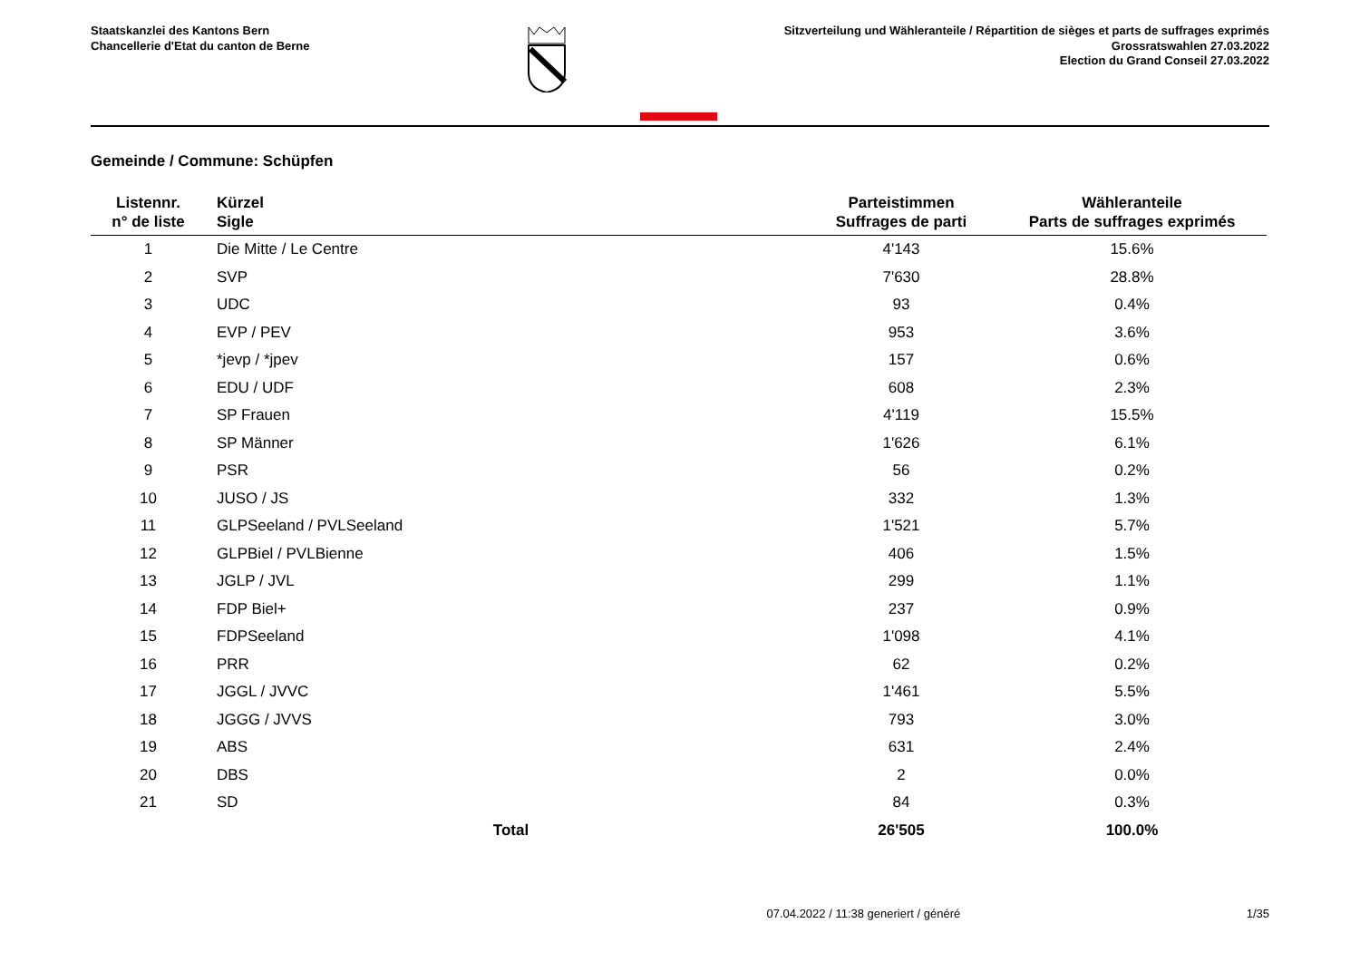Staatskanzlei des Kantons Bern
Chancellerie d'Etat du canton de Berne
Sitzverteilung und Wähleranteile / Répartition de sièges et parts de suffrages exprimés
Grossratswahlen 27.03.2022
Election du Grand Conseil 27.03.2022
Gemeinde / Commune: Schüpfen
| Listennr. n° de liste | Kürzel Sigle | Parteistimmen Suffrages de parti | Wähleranteile Parts de suffrages exprimés |
| --- | --- | --- | --- |
| 1 | Die Mitte / Le Centre | 4'143 | 15.6% |
| 2 | SVP | 7'630 | 28.8% |
| 3 | UDC | 93 | 0.4% |
| 4 | EVP / PEV | 953 | 3.6% |
| 5 | *jevp / *jpev | 157 | 0.6% |
| 6 | EDU / UDF | 608 | 2.3% |
| 7 | SP Frauen | 4'119 | 15.5% |
| 8 | SP Männer | 1'626 | 6.1% |
| 9 | PSR | 56 | 0.2% |
| 10 | JUSO / JS | 332 | 1.3% |
| 11 | GLPSeeland / PVLSeeland | 1'521 | 5.7% |
| 12 | GLPBiel / PVLBienne | 406 | 1.5% |
| 13 | JGLP / JVL | 299 | 1.1% |
| 14 | FDP Biel+ | 237 | 0.9% |
| 15 | FDPSeeland | 1'098 | 4.1% |
| 16 | PRR | 62 | 0.2% |
| 17 | JGGL / JVVC | 1'461 | 5.5% |
| 18 | JGGG / JVVS | 793 | 3.0% |
| 19 | ABS | 631 | 2.4% |
| 20 | DBS | 2 | 0.0% |
| 21 | SD | 84 | 0.3% |
| | Total | 26'505 | 100.0% |
07.04.2022 / 11:38 generiert / généré 1/35